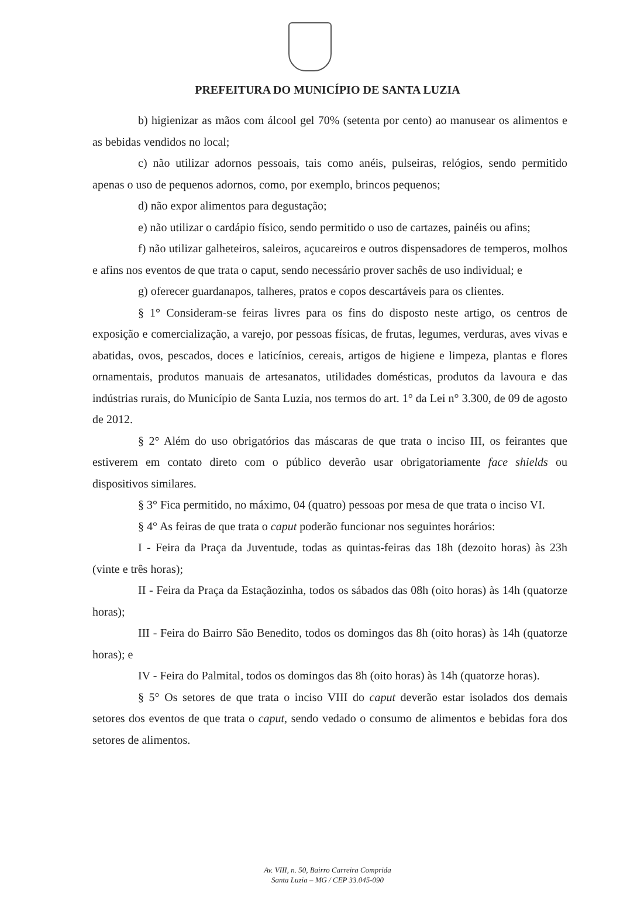PREFEITURA DO MUNICÍPIO DE SANTA LUZIA
b) higienizar as mãos com álcool gel 70% (setenta por cento) ao manusear os alimentos e as bebidas vendidos no local;
c) não utilizar adornos pessoais, tais como anéis, pulseiras, relógios, sendo permitido apenas o uso de pequenos adornos, como, por exemplo, brincos pequenos;
d) não expor alimentos para degustação;
e) não utilizar o cardápio físico, sendo permitido o uso de cartazes, painéis ou afins;
f) não utilizar galheteiros, saleiros, açucareiros e outros dispensadores de temperos, molhos e afins nos eventos de que trata o caput, sendo necessário prover sachês de uso individual; e
g) oferecer guardanapos, talheres, pratos e copos descartáveis para os clientes.
§ 1° Consideram-se feiras livres para os fins do disposto neste artigo, os centros de exposição e comercialização, a varejo, por pessoas físicas, de frutas, legumes, verduras, aves vivas e abatidas, ovos, pescados, doces e laticínios, cereais, artigos de higiene e limpeza, plantas e flores ornamentais, produtos manuais de artesanatos, utilidades domésticas, produtos da lavoura e das indústrias rurais, do Município de Santa Luzia, nos termos do art. 1° da Lei n° 3.300, de 09 de agosto de 2012.
§ 2° Além do uso obrigatórios das máscaras de que trata o inciso III, os feirantes que estiverem em contato direto com o público deverão usar obrigatoriamente face shields ou dispositivos similares.
§ 3° Fica permitido, no máximo, 04 (quatro) pessoas por mesa de que trata o inciso VI.
§ 4° As feiras de que trata o caput poderão funcionar nos seguintes horários:
I - Feira da Praça da Juventude, todas as quintas-feiras das 18h (dezoito horas) às 23h (vinte e três horas);
II - Feira da Praça da Estaçãozinha, todos os sábados das 08h (oito horas) às 14h (quatorze horas);
III - Feira do Bairro São Benedito, todos os domingos das 8h (oito horas) às 14h (quatorze horas); e
IV - Feira do Palmital, todos os domingos das 8h (oito horas) às 14h (quatorze horas).
§ 5° Os setores de que trata o inciso VIII do caput deverão estar isolados dos demais setores dos eventos de que trata o caput, sendo vedado o consumo de alimentos e bebidas fora dos setores de alimentos.
Av. VIII, n. 50, Bairro Carreira Comprida
Santa Luzia – MG / CEP 33.045-090